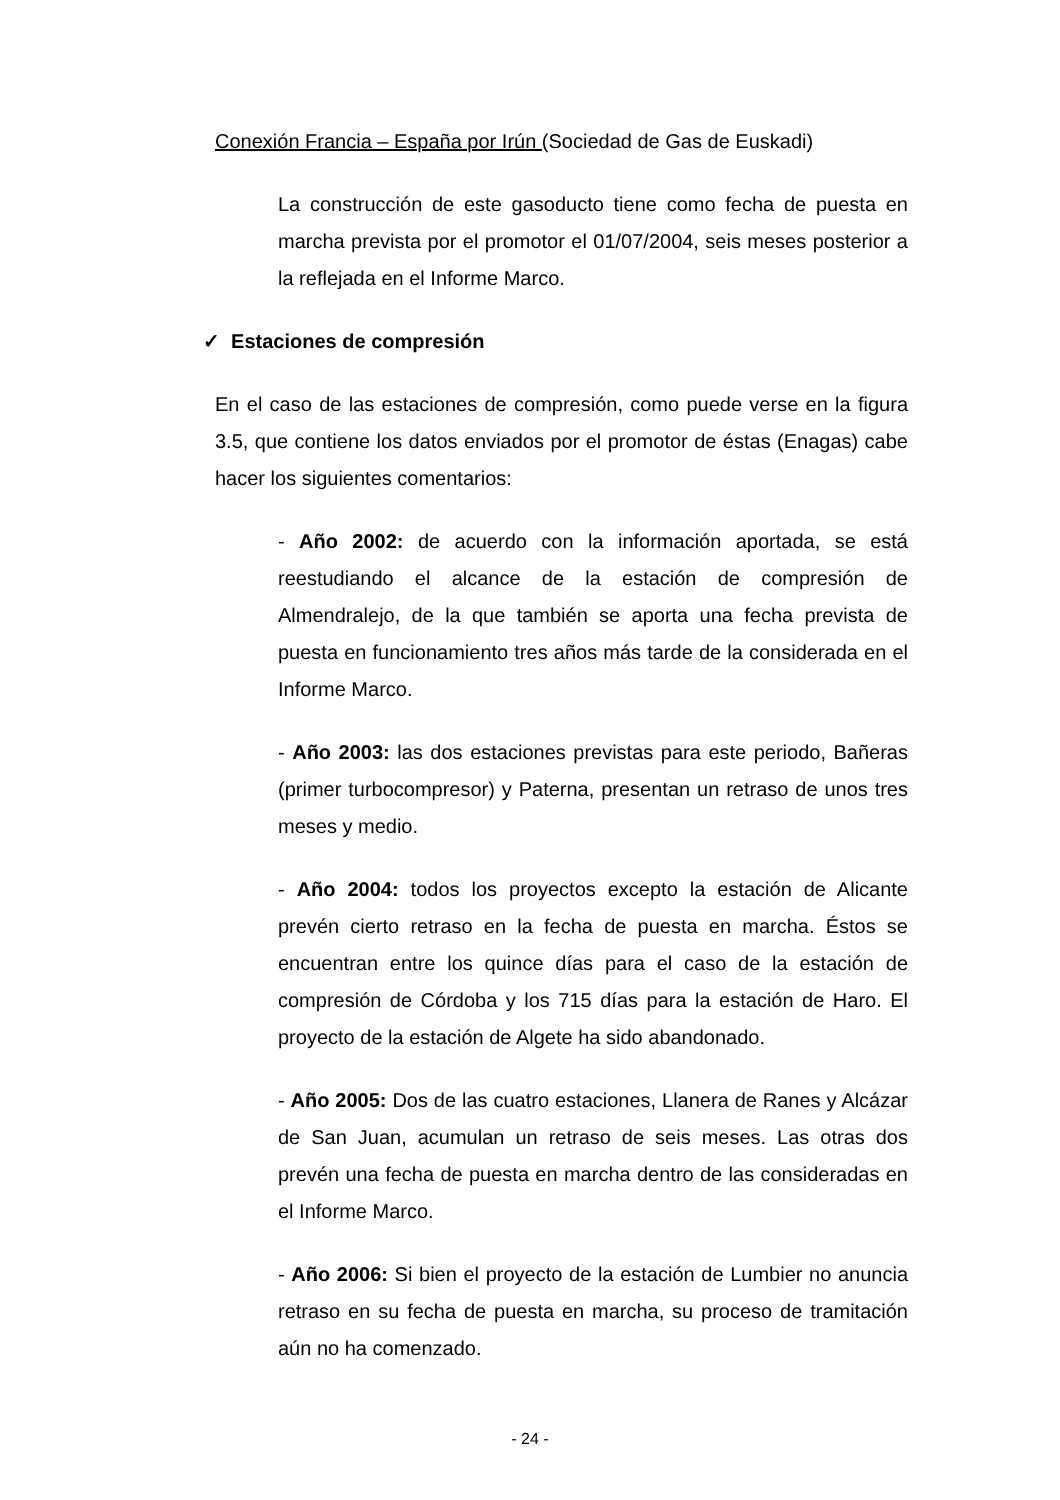Conexión Francia – España por Irún (Sociedad de Gas de Euskadi)
La construcción de este gasoducto tiene como fecha de puesta en marcha prevista por el promotor el 01/07/2004, seis meses posterior a la reflejada en el Informe Marco.
✓ Estaciones de compresión
En el caso de las estaciones de compresión, como puede verse en la figura 3.5, que contiene los datos enviados por el promotor de éstas (Enagas) cabe hacer los siguientes comentarios:
- Año 2002: de acuerdo con la información aportada, se está reestudiando el alcance de la estación de compresión de Almendralejo, de la que también se aporta una fecha prevista de puesta en funcionamiento tres años más tarde de la considerada en el Informe Marco.
- Año 2003: las dos estaciones previstas para este periodo, Bañeras (primer turbocompresor) y Paterna, presentan un retraso de unos tres meses y medio.
- Año 2004: todos los proyectos excepto la estación de Alicante prevén cierto retraso en la fecha de puesta en marcha. Éstos se encuentran entre los quince días para el caso de la estación de compresión de Córdoba y los 715 días para la estación de Haro. El proyecto de la estación de Algete ha sido abandonado.
- Año 2005: Dos de las cuatro estaciones, Llanera de Ranes y Alcázar de San Juan, acumulan un retraso de seis meses. Las otras dos prevén una fecha de puesta en marcha dentro de las consideradas en el Informe Marco.
- Año 2006: Si bien el proyecto de la estación de Lumbier no anuncia retraso en su fecha de puesta en marcha, su proceso de tramitación aún no ha comenzado.
- 24 -